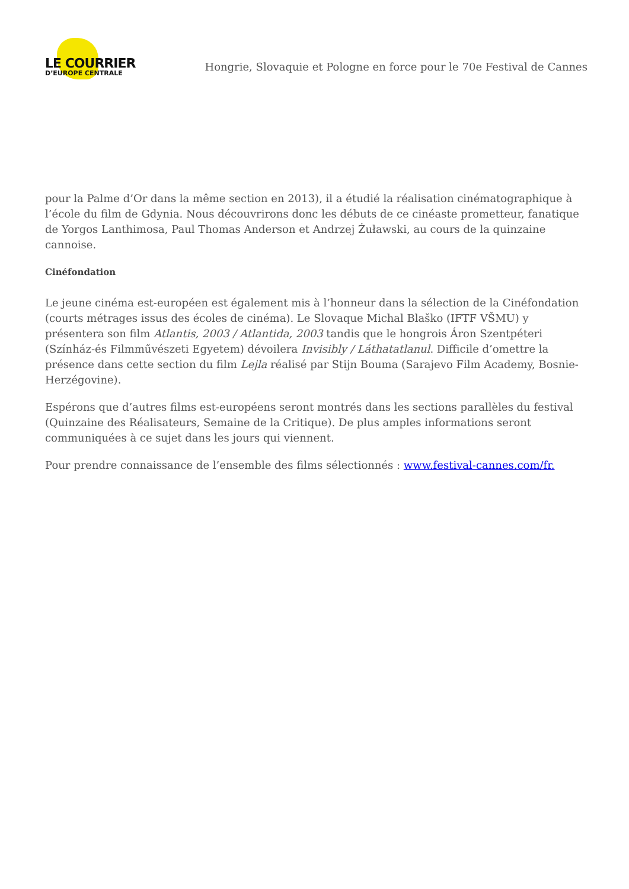LE COURRIER
D’EUROPE CENTRALE
Hongrie, Slovaquie et Pologne en force pour le 70e Festival de Cannes
pour la Palme d’Or dans la même section en 2013), il a étudié la réalisation cinématographique à l’école du film de Gdynia. Nous découvrirons donc les débuts de ce cinéaste prometteur, fanatique de Yorgos Lanthimosa, Paul Thomas Anderson et Andrzej Żuławski, au cours de la quinzaine cannoise.
Cinéfondation
Le jeune cinéma est-européen est également mis à l’honneur dans la sélection de la Cinéfondation (courts métrages issus des écoles de cinéma). Le Slovaque Michal Blaško (IFTF VŠMU) y présentera son film Atlantis, 2003 / Atlantida, 2003 tandis que le hongrois Áron Szentpéteri (Színház-és Filmművészeti Egyetem) dévoilera Invisibly / Láthatatlanul. Difficile d’omettre la présence dans cette section du film Lejla réalisé par Stijn Bouma (Sarajevo Film Academy, Bosnie-Herzégovine).
Espérons que d’autres films est-européens seront montrés dans les sections parallèles du festival (Quinzaine des Réalisateurs, Semaine de la Critique). De plus amples informations seront communiquées à ce sujet dans les jours qui viennent.
Pour prendre connaissance de l’ensemble des films sélectionnés : www.festival-cannes.com/fr.